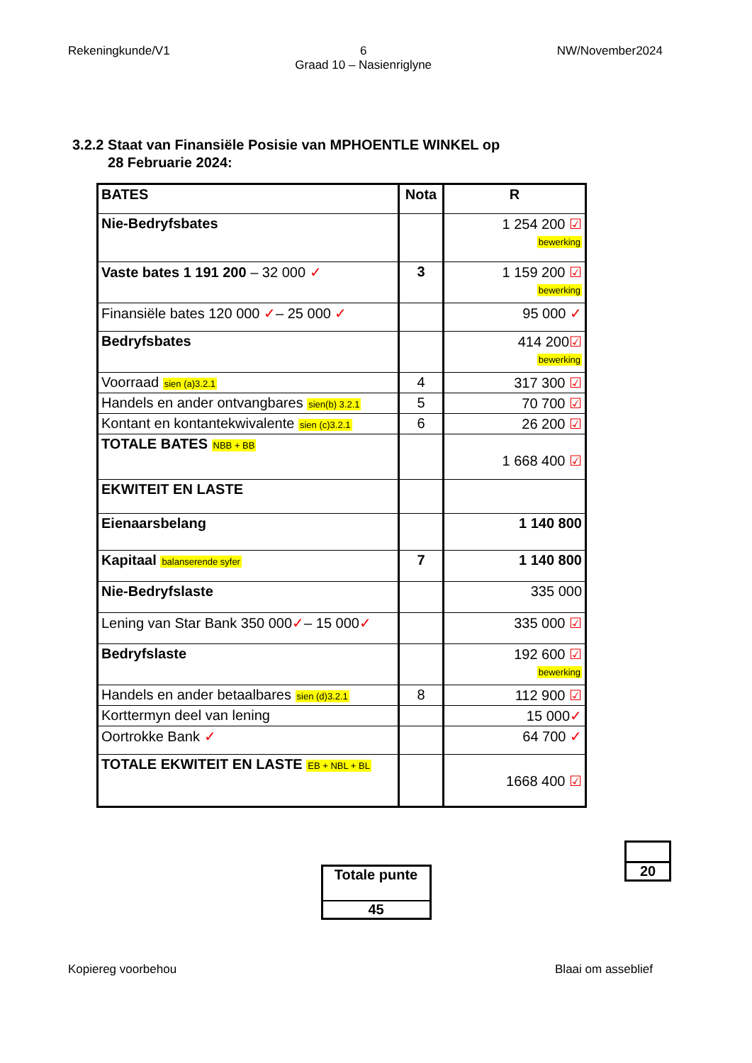Rekeningkunde/V1 6
Graad 10 – Nasienriglyne NW/November2024
3.2.2 Staat van Finansiële Posisie van MPHOENTLE WINKEL op
28 Februarie 2024:
| BATES | Nota | R |
| Nie-Bedryfsbates | | 1 254 200 ☑ bewerking |
| Vaste bates 1 191 200 – 32 000 ✓ | 3 | 1 159 200 ☑ bewerking |
| Finansiële bates 120 000 ✓ – 25 000 ✓ | | 95 000 ✓ |
| Bedryfsbates | | 414 200 ☑ bewerking |
| Voorraad sien (a)3.2.1 | 4 | 317 300 ☑ |
| Handels en ander ontvangbares sien(b) 3.2.1 | 5 | 70 700 ☑ |
| Kontant en kontantekwivalente sien (c)3.2.1 | 6 | 26 200 ☑ |
| TOTALE BATES NBB + BB | | 1 668 400 ☑ |
| EKWITEIT EN LASTE | | |
| Eienaarsbelang | | 1 140 800 |
| Kapitaal balanserende syfer | 7 | 1 140 800 |
| Nie-Bedryfslaste | | 335 000 |
| Lening van Star Bank 350 000 ✓ – 15 000 ✓ | | 335 000 ☑ |
| Bedryfslaste | | 192 600 ☑ bewerking |
| Handels en ander betaalbares sien (d)3.2.1 | 8 | 112 900 ☑ |
| Korttermyn deel van lening | | 15 000 ✓ |
| Oortrokke Bank ✓ | | 64 700 ✓ |
| TOTALE EKWITEIT EN LASTE EB + NBL + BL | | 1668 400 ☑ |
20
Totale punte
45
Kopiereg voorbehou Blaai om asseblief